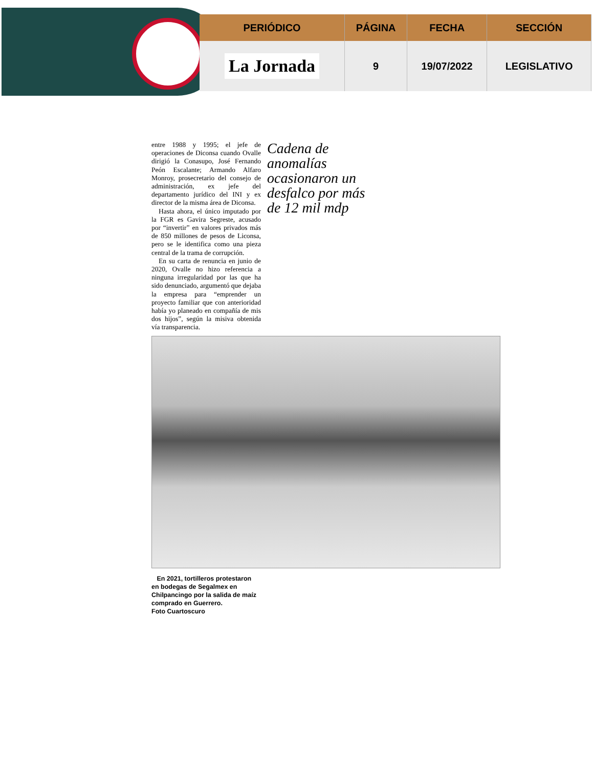| PERIÓDICO | PÁGINA | FECHA | SECCIÓN |
| --- | --- | --- | --- |
| La Jornada | 9 | 19/07/2022 | LEGISLATIVO |
entre 1988 y 1995; el jefe de operaciones de Diconsa cuando Ovalle dirigió la Conasupo, José Fernando Peón Escalante; Armando Alfaro Monroy, prosecretario del consejo de administración, ex jefe del departamento jurídico del INI y ex director de la misma área de Diconsa.
Hasta ahora, el único imputado por la FGR es Gavira Segreste, acusado por “invertir” en valores privados más de 850 millones de pesos de Liconsa, pero se le identifica como una pieza central de la trama de corrupción.
En su carta de renuncia en junio de 2020, Ovalle no hizo referencia a ninguna irregularidad por las que ha sido denunciado, argumentó que dejaba la empresa para “emprender un proyecto familiar que con anterioridad había yo planeado en compañía de mis dos hijos”, según la misiva obtenida vía transparencia.
Cadena de anomalías ocasionaron un desfalco por más de 12 mil mdp
En 2021, tortilleros protestaron en bodegas de Segalmex en Chilpancingo por la salida de maíz comprado en Guerrero.
Foto Cuartoscuro